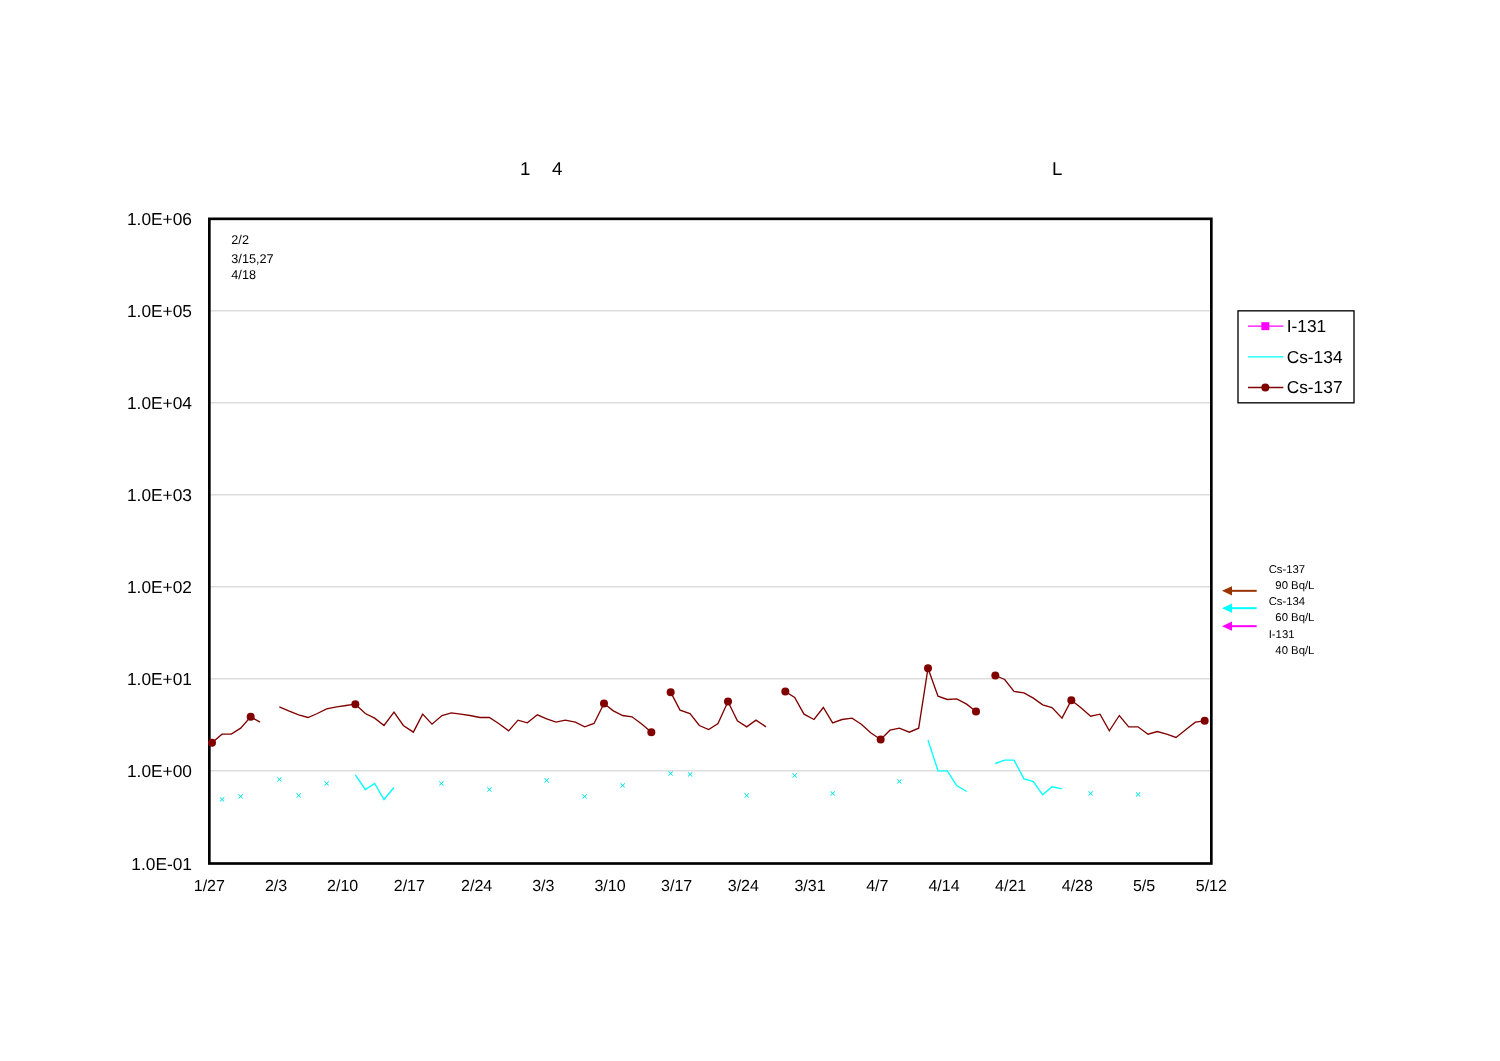1
4
L
1.0E+06
1.0E+05
1.0E+04
1.0E+03
1.0E+02
1.0E+01
1.0E+00
1.0E-01
1/27
2/3
2/10
2/17
2/24
3/3
3/10
3/17
3/24
3/31
4/7
4/14
4/21
4/28
5/5
5/12
2/2
3/15,27
4/18
×
×
×
×
×
×
×
×
×
×
×
×
×
×
×
×
×
×
I-131
Cs-134
Cs-137
Cs-137
90 Bq/L
Cs-134
60 Bq/L
I-131
40 Bq/L